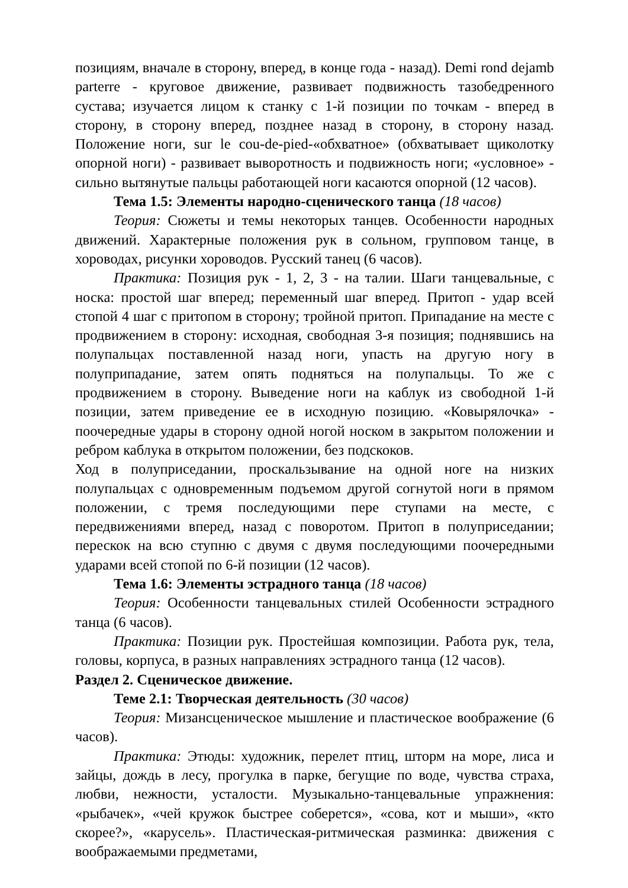позициям, вначале в сторону, вперед, в конце года - назад). Demi rond dejamb parterre - круговое движение, развивает подвижность тазобедренного сустава; изучается лицом к станку с 1-й позиции по точкам - вперед в сторону, в сторону вперед, позднее назад в сторону, в сторону назад. Положение ноги, sur le cou-de-pied-«обхватное» (обхватывает щиколотку опорной ноги) - развивает выворотность и подвижность ноги; «условное» - сильно вытянутые пальцы работающей ноги касаются опорной (12 часов).
Тема 1.5: Элементы народно-сценического танца (18 часов)
Теория: Сюжеты и темы некоторых танцев. Особенности народных движений. Характерные положения рук в сольном, групповом танце, в хороводах, рисунки хороводов. Русский танец (6 часов).
Практика: Позиция рук - 1, 2, 3 - на талии. Шаги танцевальные, с носка: простой шаг вперед; переменный шаг вперед. Притоп - удар всей стопой 4 шаг с притопом в сторону; тройной притоп. Припадание на месте с продвижением в сторону: исходная, свободная 3-я позиция; поднявшись на полупальцах поставленной назад ноги, упасть на другую ногу в полуприпадание, затем опять подняться на полупальцы. То же с продвижением в сторону. Выведение ноги на каблук из свободной 1-й позиции, затем приведение ее в исходную позицию. «Ковырялочка» - поочередные удары в сторону одной ногой носком в закрытом положении и ребром каблука в открытом положении, без подскоков.
Ход в полуприседании, проскальзывание на одной ноге на низких полупальцах с одновременным подъемом другой согнутой ноги в прямом положении, с тремя последующими пере ступами на месте, с передвижениями вперед, назад с поворотом. Притоп в полуприседании; перескок на всю ступню с двумя с двумя последующими поочередными ударами всей стопой по 6-й позиции (12 часов).
Тема 1.6: Элементы эстрадного танца (18 часов)
Теория: Особенности танцевальных стилей Особенности эстрадного танца (6 часов).
Практика: Позиции рук. Простейшая композиции. Работа рук, тела, головы, корпуса, в разных направлениях эстрадного танца (12 часов).
Раздел 2. Сценическое движение.
Теме 2.1: Творческая деятельность (30 часов)
Теория: Мизансценическое мышление и пластическое воображение (6 часов).
Практика: Этюды: художник, перелет птиц, шторм на море, лиса и зайцы, дождь в лесу, прогулка в парке, бегущие по воде, чувства страха, любви, нежности, усталости. Музыкально-танцевальные упражнения: «рыбачек», «чей кружок быстрее соберется», «сова, кот и мыши», «кто скорее?», «карусель». Пластическая-ритмическая разминка: движения с воображаемыми предметами,